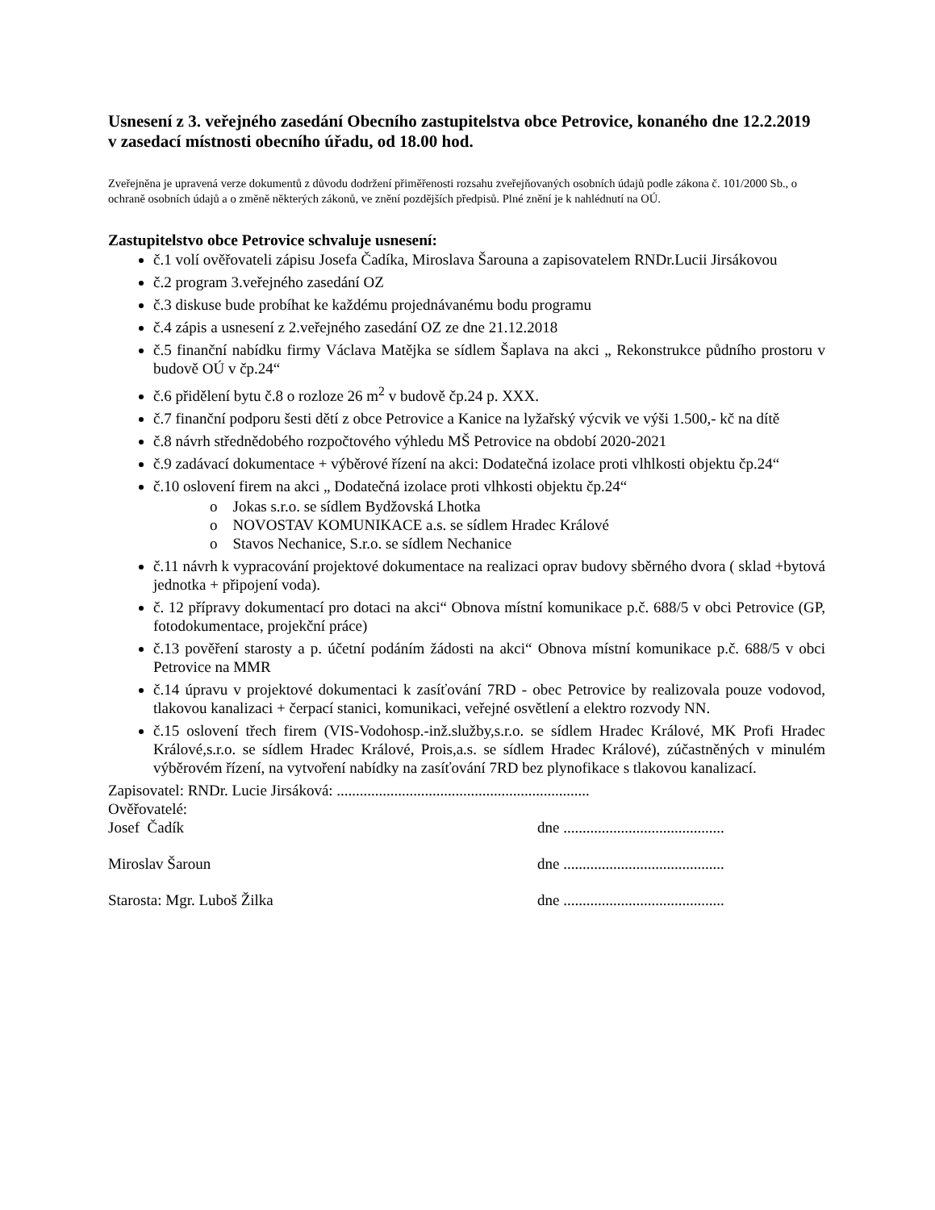Usnesení z 3. veřejného zasedání Obecního zastupitelstva obce Petrovice, konaného dne 12.2.2019 v zasedací místnosti obecního úřadu, od 18.00 hod.
Zveřejněna je upravená verze dokumentů z důvodu dodržení přiměřenosti rozsahu zveřejňovaných osobních údajů podle zákona č. 101/2000 Sb., o ochraně osobních údajů a o změně některých zákonů, ve znění pozdějších předpisů. Plné znění je k nahlédnutí na OÚ.
Zastupitelstvo obce Petrovice schvaluje usnesení:
č.1 volí ověřovateli zápisu Josefa Čadíka, Miroslava Šarouna a zapisovatelem RNDr.Lucii Jirsákovou
č.2 program 3.veřejného zasedání OZ
č.3 diskuse bude probíhat ke každému projednávanému bodu programu
č.4 zápis a usnesení z 2.veřejného zasedání OZ ze dne 21.12.2018
č.5 finanční nabídku firmy Václava Matějka se sídlem Šaplava na akci „ Rekonstrukce půdního prostoru v budově OÚ v čp.24“
č.6 přidělení bytu č.8 o rozloze 26 m<sup>2</sup> v budově čp.24 p. XXX.
č.7 finanční podporu šesti dětí z obce Petrovice a Kanice na lyžařský výcvik ve výši 1.500,- kč na dítě
č.8 návrh střednědobého rozpočtového výhledu MŠ Petrovice na období 2020-2021
č.9 zadávací dokumentace + výběrové řízení na akci: Dodatečná izolace proti vlhlkosti objektu čp.24“
č.10 oslovení firem na akci „ Dodatečná izolace proti vlhkosti objektu čp.24“
o Jokas s.r.o. se sídlem Bydžovská Lhotka
o NOVOSTAV KOMUNIKACE a.s. se sídlem Hradec Králové
o Stavos Nechanice, S.r.o. se sídlem Nechanice
č.11 návrh k vypracování projektové dokumentace na realizaci oprav budovy sběrného dvora ( sklad +bytová jednotka + připojení voda).
č. 12 přípravy dokumentací pro dotaci na akci“ Obnova místní komunikace p.č. 688/5 v obci Petrovice (GP, fotodokumentace, projekční práce)
č.13 pověření starosty a p. účetní podáním žádosti na akci“ Obnova místní komunikace p.č. 688/5 v obci Petrovice na MMR
č.14 úpravu v projektové dokumentaci k zasíťování 7RD - obec Petrovice by realizovala pouze vodovod, tlakovou kanalizaci + čerpací stanici, komunikaci, veřejné osvětlení a elektro rozvody NN.
č.15 oslovení třech firem (VIS-Vodohosp.-inž.služby,s.r.o. se sídlem Hradec Králové, MK Profi Hradec Králové,s.r.o. se sídlem Hradec Králové, Prois,a.s. se sídlem Hradec Králové), zúčastněných v minulém výběrovém řízení, na vytvoření nabídky na zasíťování 7RD bez plynofikace s tlakovou kanalizací.
Zapisovatel: RNDr. Lucie Jirsáková: ..................................................................
Ověřovatelé:
Josef Čadík dne ..........................................
Miroslav Šaroun dne ..........................................
Starosta: Mgr. Luboš Žilka dne ..........................................